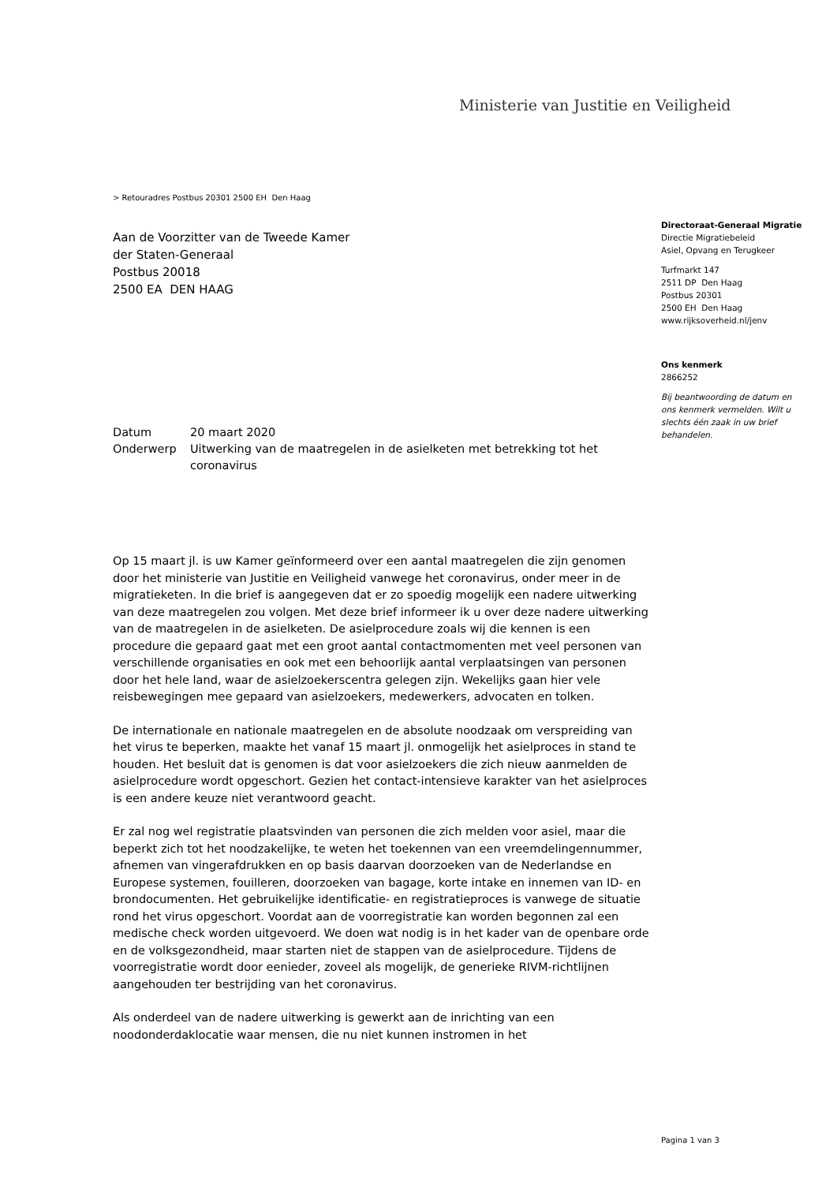Ministerie van Justitie en Veiligheid
> Retouradres Postbus 20301 2500 EH Den Haag
Aan de Voorzitter van de Tweede Kamer
der Staten-Generaal
Postbus 20018
2500 EA DEN HAAG
| Datum | 20 maart 2020 |
| Onderwerp | Uitwerking van de maatregelen in de asielketen met betrekking tot het coronavirus |
Op 15 maart jl. is uw Kamer geïnformeerd over een aantal maatregelen die zijn genomen door het ministerie van Justitie en Veiligheid vanwege het coronavirus, onder meer in de migratieketen. In die brief is aangegeven dat er zo spoedig mogelijk een nadere uitwerking van deze maatregelen zou volgen. Met deze brief informeer ik u over deze nadere uitwerking van de maatregelen in de asielketen. De asielprocedure zoals wij die kennen is een procedure die gepaard gaat met een groot aantal contactmomenten met veel personen van verschillende organisaties en ook met een behoorlijk aantal verplaatsingen van personen door het hele land, waar de asielzoekerscentra gelegen zijn. Wekelijks gaan hier vele reisbewegingen mee gepaard van asielzoekers, medewerkers, advocaten en tolken.
De internationale en nationale maatregelen en de absolute noodzaak om verspreiding van het virus te beperken, maakte het vanaf 15 maart jl. onmogelijk het asielproces in stand te houden. Het besluit dat is genomen is dat voor asielzoekers die zich nieuw aanmelden de asielprocedure wordt opgeschort. Gezien het contact-intensieve karakter van het asielproces is een andere keuze niet verantwoord geacht.
Er zal nog wel registratie plaatsvinden van personen die zich melden voor asiel, maar die beperkt zich tot het noodzakelijke, te weten het toekennen van een vreemdelingennummer, afnemen van vingerafdrukken en op basis daarvan doorzoeken van de Nederlandse en Europese systemen, fouilleren, doorzoeken van bagage, korte intake en innemen van ID- en brondocumenten. Het gebruikelijke identificatie- en registratieproces is vanwege de situatie rond het virus opgeschort. Voordat aan de voorregistratie kan worden begonnen zal een medische check worden uitgevoerd. We doen wat nodig is in het kader van de openbare orde en de volksgezondheid, maar starten niet de stappen van de asielprocedure. Tijdens de voorregistratie wordt door eenieder, zoveel als mogelijk, de generieke RIVM-richtlijnen aangehouden ter bestrijding van het coronavirus.
Als onderdeel van de nadere uitwerking is gewerkt aan de inrichting van een noodonderdaklocatie waar mensen, die nu niet kunnen instromen in het
Directoraat-Generaal Migratie
Directie Migratiebeleid
Asiel, Opvang en Terugkeer
Turfmarkt 147
2511 DP Den Haag
Postbus 20301
2500 EH Den Haag
www.rijksoverheid.nl/jenv
Ons kenmerk
2866252
Bij beantwoording de datum en ons kenmerk vermelden. Wilt u slechts één zaak in uw brief behandelen.
Pagina 1 van 3